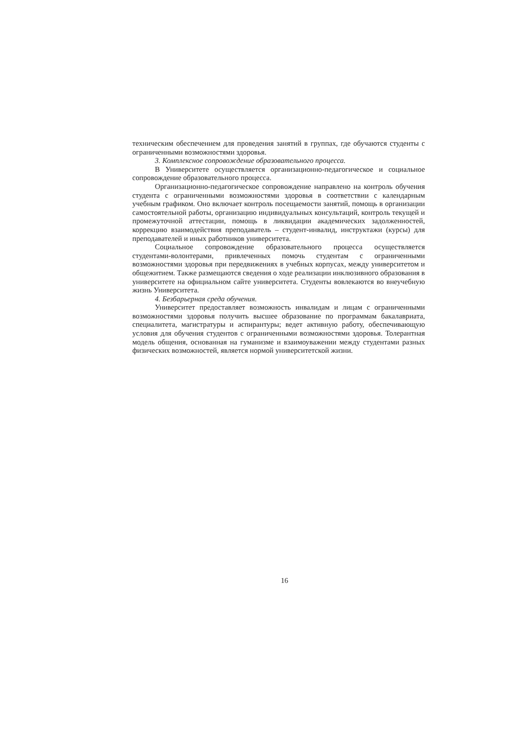техническим обеспечением для проведения занятий в группах, где обучаются студенты с ограниченными возможностями здоровья.
3. Комплексное сопровождение образовательного процесса.
В Университете осуществляется организационно-педагогическое и социальное сопровождение образовательного процесса.
Организационно-педагогическое сопровождение направлено на контроль обучения студента с ограниченными возможностями здоровья в соответствии с календарным учебным графиком. Оно включает контроль посещаемости занятий, помощь в организации самостоятельной работы, организацию индивидуальных консультаций, контроль текущей и промежуточной аттестации, помощь в ликвидации академических задолженностей, коррекцию взаимодействия преподаватель – студент-инвалид, инструктажи (курсы) для преподавателей и иных работников университета.
Социальное сопровождение образовательного процесса осуществляется студентами-волонтерами, привлеченных помочь студентам с ограниченными возможностями здоровья при передвижениях в учебных корпусах, между университетом и общежитием. Также размещаются сведения о ходе реализации инклюзивного образования в университете на официальном сайте университета. Студенты вовлекаются во внеучебную жизнь Университета.
4. Безбарьерная среда обучения.
Университет предоставляет возможность инвалидам и лицам с ограниченными возможностями здоровья получить высшее образование по программам бакалавриата, специалитета, магистратуры и аспирантуры; ведет активную работу, обеспечивающую условия для обучения студентов с ограниченными возможностями здоровья. Толерантная модель общения, основанная на гуманизме и взаимоуважении между студентами разных физических возможностей, является нормой университетской жизни.
16